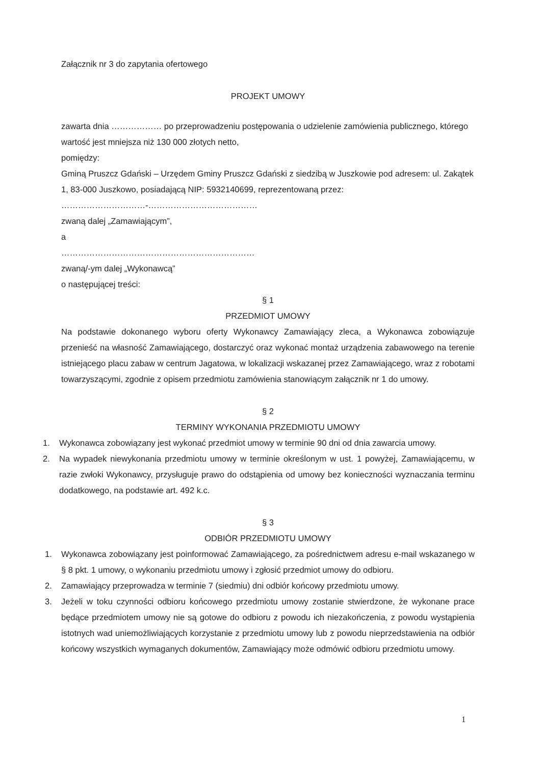Załącznik nr 3 do zapytania ofertowego
PROJEKT UMOWY
zawarta dnia ……………… po przeprowadzeniu postępowania o udzielenie zamówienia publicznego, którego wartość jest mniejsza niż 130 000 złotych netto,
pomiędzy:
Gminą Pruszcz Gdański – Urzędem Gminy Pruszcz Gdański z siedzibą w Juszkowie pod adresem: ul. Zakątek 1, 83-000 Juszkowo, posiadającą NIP: 5932140699, reprezentowaną przez:
…………………………-…………………………………
zwaną dalej „Zamawiającym”,
a
……………………………………………………………
zwaną/-ym dalej „Wykonawcą”
o następującej treści:
§ 1
PRZEDMIOT UMOWY
Na podstawie dokonanego wyboru oferty Wykonawcy Zamawiający zleca, a Wykonawca zobowiązuje przenieść na własność Zamawiającego, dostarczyć oraz wykonać montaż urządzenia zabawowego na terenie istniejącego placu zabaw w centrum Jagatowa, w lokalizacji wskazanej przez Zamawiającego, wraz z robotami towarzyszącymi, zgodnie z opisem przedmiotu zamówienia stanowiącym załącznik nr 1 do umowy.
§ 2
TERMINY WYKONANIA PRZEDMIOTU UMOWY
1. Wykonawca zobowiązany jest wykonać przedmiot umowy w terminie 90 dni od dnia zawarcia umowy.
2. Na wypadek niewykonania przedmiotu umowy w terminie określonym w ust. 1 powyżej, Zamawiającemu, w razie zwłoki Wykonawcy, przysługuje prawo do odstąpienia od umowy bez konieczności wyznaczania terminu dodatkowego, na podstawie art. 492 k.c.
§ 3
ODBIÓR PRZEDMIOTU UMOWY
1. Wykonawca zobowiązany jest poinformować Zamawiającego, za pośrednictwem adresu e-mail wskazanego w § 8 pkt. 1 umowy, o wykonaniu przedmiotu umowy i zgłosić przedmiot umowy do odbioru.
2. Zamawiający przeprowadza w terminie 7 (siedmiu) dni odbiór końcowy przedmiotu umowy.
3. Jeżeli w toku czynności odbioru końcowego przedmiotu umowy zostanie stwierdzone, że wykonane prace będące przedmiotem umowy nie są gotowe do odbioru z powodu ich niezakończenia, z powodu wystąpienia istotnych wad uniemożliwiających korzystanie z przedmiotu umowy lub z powodu nieprzedstawienia na odbiór końcowy wszystkich wymaganych dokumentów, Zamawiający może odmówić odbioru przedmiotu umowy.
1